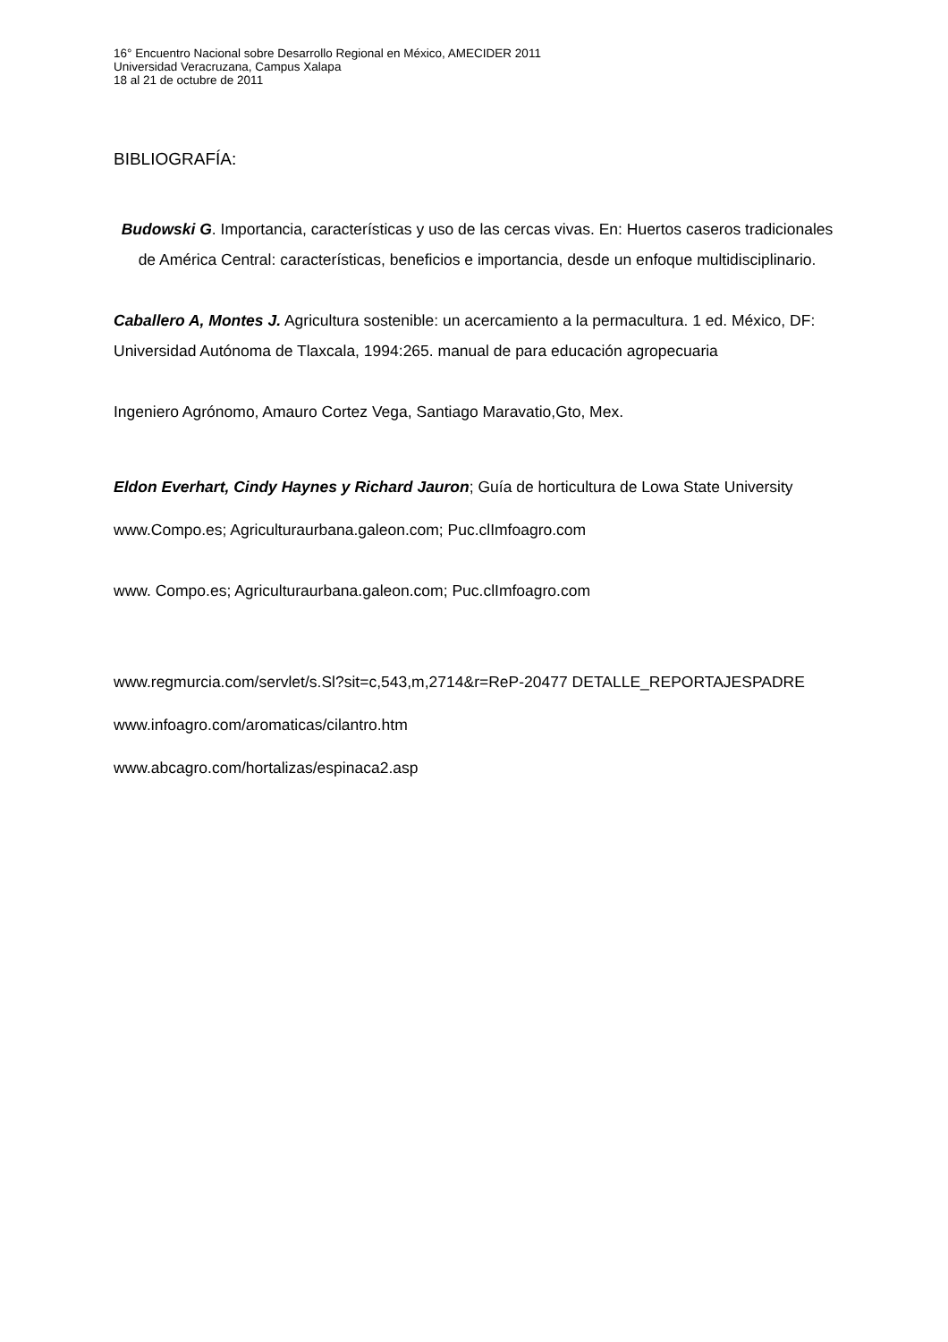16° Encuentro Nacional sobre Desarrollo Regional en México, AMECIDER 2011
Universidad Veracruzana, Campus Xalapa
18 al 21 de octubre de 2011
BIBLIOGRAFÍA:
Budowski G. Importancia, características y uso de las cercas vivas. En: Huertos caseros tradicionales de América Central: características, beneficios e importancia, desde un enfoque multidisciplinario.
Caballero A, Montes J. Agricultura sostenible: un acercamiento a la permacultura. 1 ed. México, DF: Universidad Autónoma de Tlaxcala, 1994:265. manual de para educación agropecuaria
Ingeniero Agrónomo, Amauro Cortez Vega, Santiago Maravatio,Gto, Mex.
Eldon Everhart, Cindy Haynes y Richard Jauron; Guía de horticultura de Lowa State University
www.Compo.es; Agriculturaurbana.galeon.com; Puc.clImfoagro.com
www. Compo.es; Agriculturaurbana.galeon.com; Puc.clImfoagro.com
www.regmurcia.com/servlet/s.Sl?sit=c,543,m,2714&r=ReP-20477 DETALLE_REPORTAJESPADRE
www.infoagro.com/aromaticas/cilantro.htm
www.abcagro.com/hortalizas/espinaca2.asp